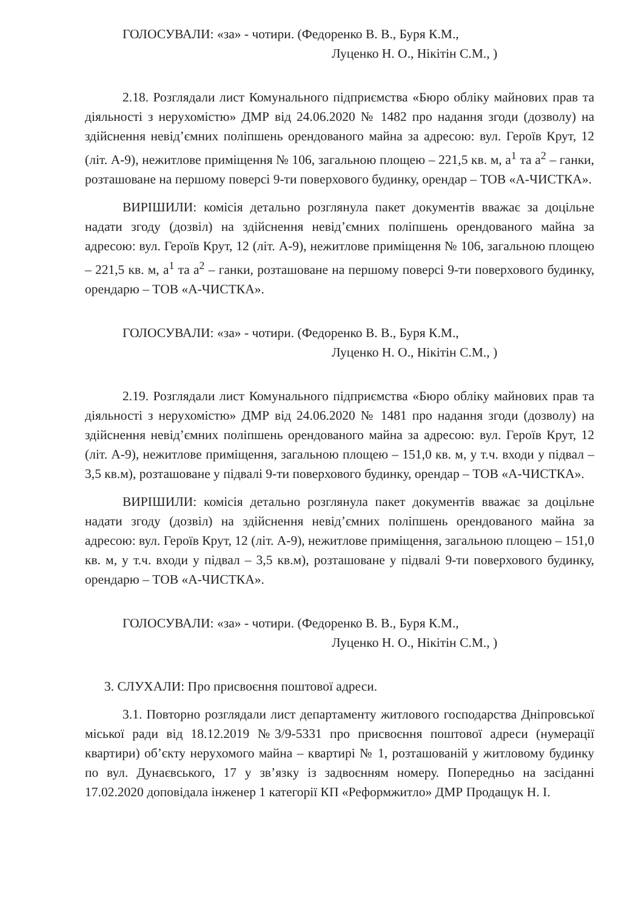ГОЛОСУВАЛИ: «за» - чотири. (Федоренко В. В., Буря К.М.,
Луценко Н. О., Нікітін С.М., )
2.18. Розглядали лист Комунального підприємства «Бюро обліку майнових прав та діяльності з нерухомістю» ДМР від 24.06.2020 № 1482 про надання згоди (дозволу) на здійснення невід’ємних поліпшень орендованого майна за адресою: вул. Героїв Крут, 12 (літ. А-9), нежитлове приміщення № 106, загальною площею – 221,5 кв. м, а<sup>1</sup> та а<sup>2</sup> – ганки, розташоване на першому поверсі 9-ти поверхового будинку, орендар – ТОВ «А-ЧИСТКА».
ВИРІШИЛИ: комісія детально розглянула пакет документів вважає за доцільне надати згоду (дозвіл) на здійснення невід’ємних поліпшень орендованого майна за адресою: вул. Героїв Крут, 12 (літ. А-9), нежитлове приміщення № 106, загальною площею – 221,5 кв. м, а<sup>1</sup> та а<sup>2</sup> – ганки, розташоване на першому поверсі 9-ти поверхового будинку, орендарю – ТОВ «А-ЧИСТКА».
ГОЛОСУВАЛИ: «за» - чотири. (Федоренко В. В., Буря К.М.,
Луценко Н. О., Нікітін С.М., )
2.19. Розглядали лист Комунального підприємства «Бюро обліку майнових прав та діяльності з нерухомістю» ДМР від 24.06.2020 № 1481 про надання згоди (дозволу) на здійснення невід’ємних поліпшень орендованого майна за адресою: вул. Героїв Крут, 12 (літ. А-9), нежитлове приміщення, загальною площею – 151,0 кв. м, у т.ч. входи у підвал – 3,5 кв.м), розташоване у підвалі 9-ти поверхового будинку, орендар – ТОВ «А-ЧИСТКА».
ВИРІШИЛИ: комісія детально розглянула пакет документів вважає за доцільне надати згоду (дозвіл) на здійснення невід’ємних поліпшень орендованого майна за адресою: вул. Героїв Крут, 12 (літ. А-9), нежитлове приміщення, загальною площею – 151,0 кв. м, у т.ч. входи у підвал – 3,5 кв.м), розташоване у підвалі 9-ти поверхового будинку, орендарю – ТОВ «А-ЧИСТКА».
ГОЛОСУВАЛИ: «за» - чотири. (Федоренко В. В., Буря К.М.,
Луценко Н. О., Нікітін С.М., )
3. СЛУХАЛИ: Про присвоєння поштової адреси.
3.1. Повторно розглядали лист департаменту житлового господарства Дніпровської міської ради від 18.12.2019 №3/9-5331 про присвоєння поштової адреси (нумерації квартири) об’єкту нерухомого майна – квартирі № 1, розташованій у житловому будинку по вул. Дунаєвського, 17 у зв’язку із задвоєнням номеру. Попередньо на засіданні 17.02.2020 доповідала інженер 1 категорії КП «Реформжитло» ДМР Продащук Н. І.